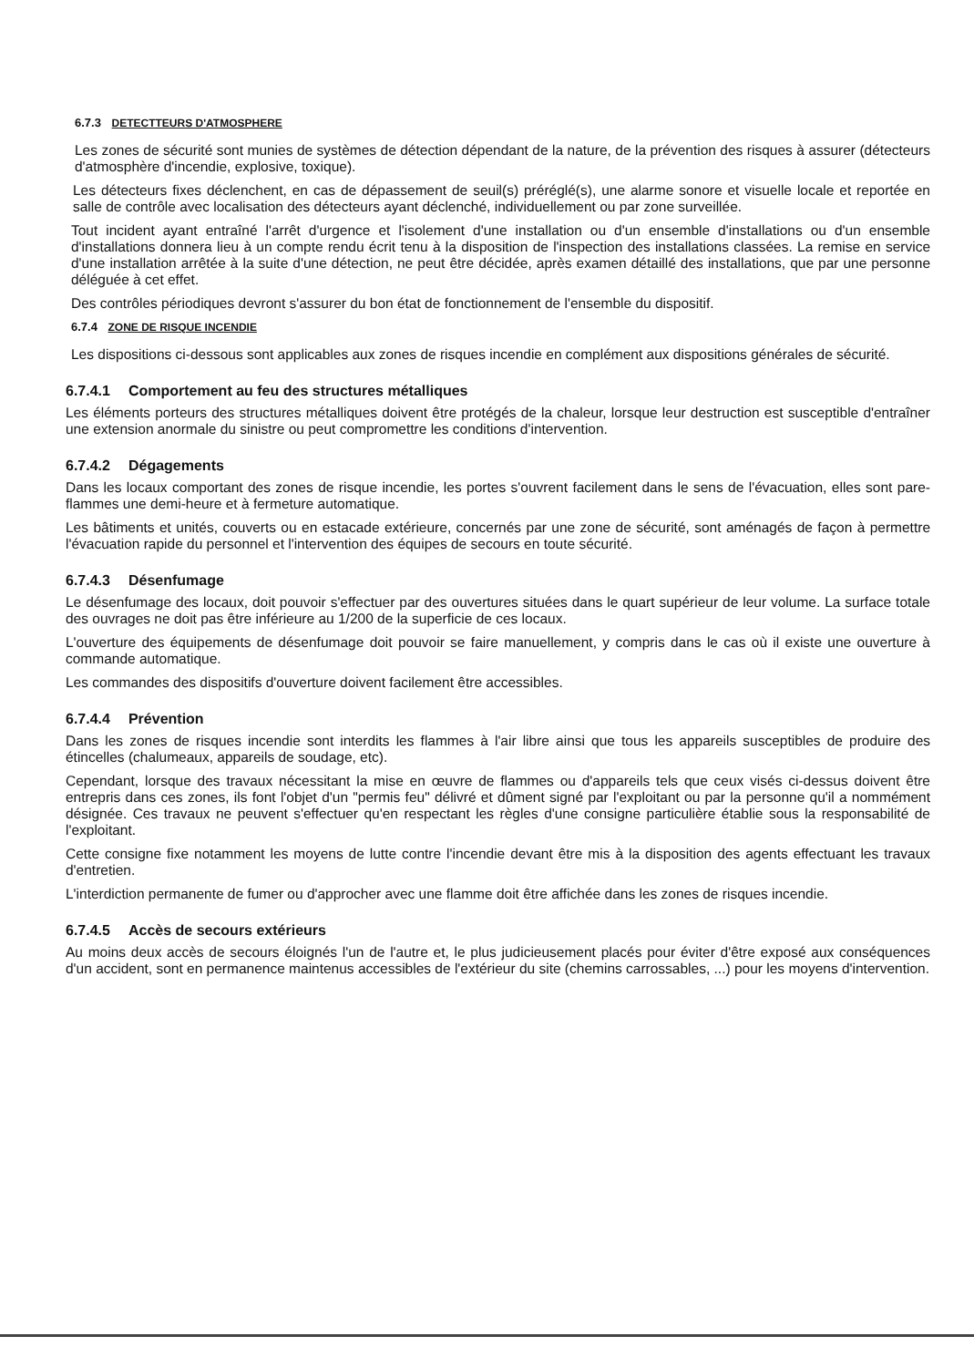6.7.3 DETECTTEURS D'ATMOSPHERE
Les zones de sécurité sont munies de systèmes de détection dépendant de la nature, de la prévention des risques à assurer (détecteurs d'atmosphère d'incendie, explosive, toxique).
Les détecteurs fixes déclenchent, en cas de dépassement de seuil(s) préréglé(s), une alarme sonore et visuelle locale et reportée en salle de contrôle avec localisation des détecteurs ayant déclenché, individuellement ou par zone surveillée.
Tout incident ayant entraîné l'arrêt d'urgence et l'isolement d'une installation ou d'un ensemble d'installations ou d'un ensemble d'installations donnera lieu à un compte rendu écrit tenu à la disposition de l'inspection des installations classées. La remise en service d'une installation arrêtée à la suite d'une détection, ne peut être décidée, après examen détaillé des installations, que par une personne déléguée à cet effet.
Des contrôles périodiques devront s'assurer du bon état de fonctionnement de l'ensemble du dispositif.
6.7.4 ZONE DE RISQUE INCENDIE
Les dispositions ci-dessous sont applicables aux zones de risques incendie en complément aux dispositions générales de sécurité.
6.7.4.1 Comportement au feu des structures métalliques
Les éléments porteurs des structures métalliques doivent être protégés de la chaleur, lorsque leur destruction est susceptible d'entraîner une extension anormale du sinistre ou peut compromettre les conditions d'intervention.
6.7.4.2 Dégagements
Dans les locaux comportant des zones de risque incendie, les portes s'ouvrent facilement dans le sens de l'évacuation, elles sont pare-flammes une demi-heure et à fermeture automatique.
Les bâtiments et unités, couverts ou en estacade extérieure, concernés par une zone de sécurité, sont aménagés de façon à permettre l'évacuation rapide du personnel et l'intervention des équipes de secours en toute sécurité.
6.7.4.3 Désenfumage
Le désenfumage des locaux, doit pouvoir s'effectuer par des ouvertures situées dans le quart supérieur de leur volume. La surface totale des ouvrages ne doit pas être inférieure au 1/200 de la superficie de ces locaux.
L'ouverture des équipements de désenfumage doit pouvoir se faire manuellement, y compris dans le cas où il existe une ouverture à commande automatique.
Les commandes des dispositifs d'ouverture doivent facilement être accessibles.
6.7.4.4 Prévention
Dans les zones de risques incendie sont interdits les flammes à l'air libre ainsi que tous les appareils susceptibles de produire des étincelles (chalumeaux, appareils de soudage, etc).
Cependant, lorsque des travaux nécessitant la mise en œuvre de flammes ou d'appareils tels que ceux visés ci-dessus doivent être entrepris dans ces zones, ils font l'objet d'un "permis feu" délivré et dûment signé par l'exploitant ou par la personne qu'il a nommément désignée. Ces travaux ne peuvent s'effectuer qu'en respectant les règles d'une consigne particulière établie sous la responsabilité de l'exploitant.
Cette consigne fixe notamment les moyens de lutte contre l'incendie devant être mis à la disposition des agents effectuant les travaux d'entretien.
L'interdiction permanente de fumer ou d'approcher avec une flamme doit être affichée dans les zones de risques incendie.
6.7.4.5 Accès de secours extérieurs
Au moins deux accès de secours éloignés l'un de l'autre et, le plus judicieusement placés pour éviter d'être exposé aux conséquences d'un accident, sont en permanence maintenus accessibles de l'extérieur du site (chemins carrossables, ...) pour les moyens d'intervention.